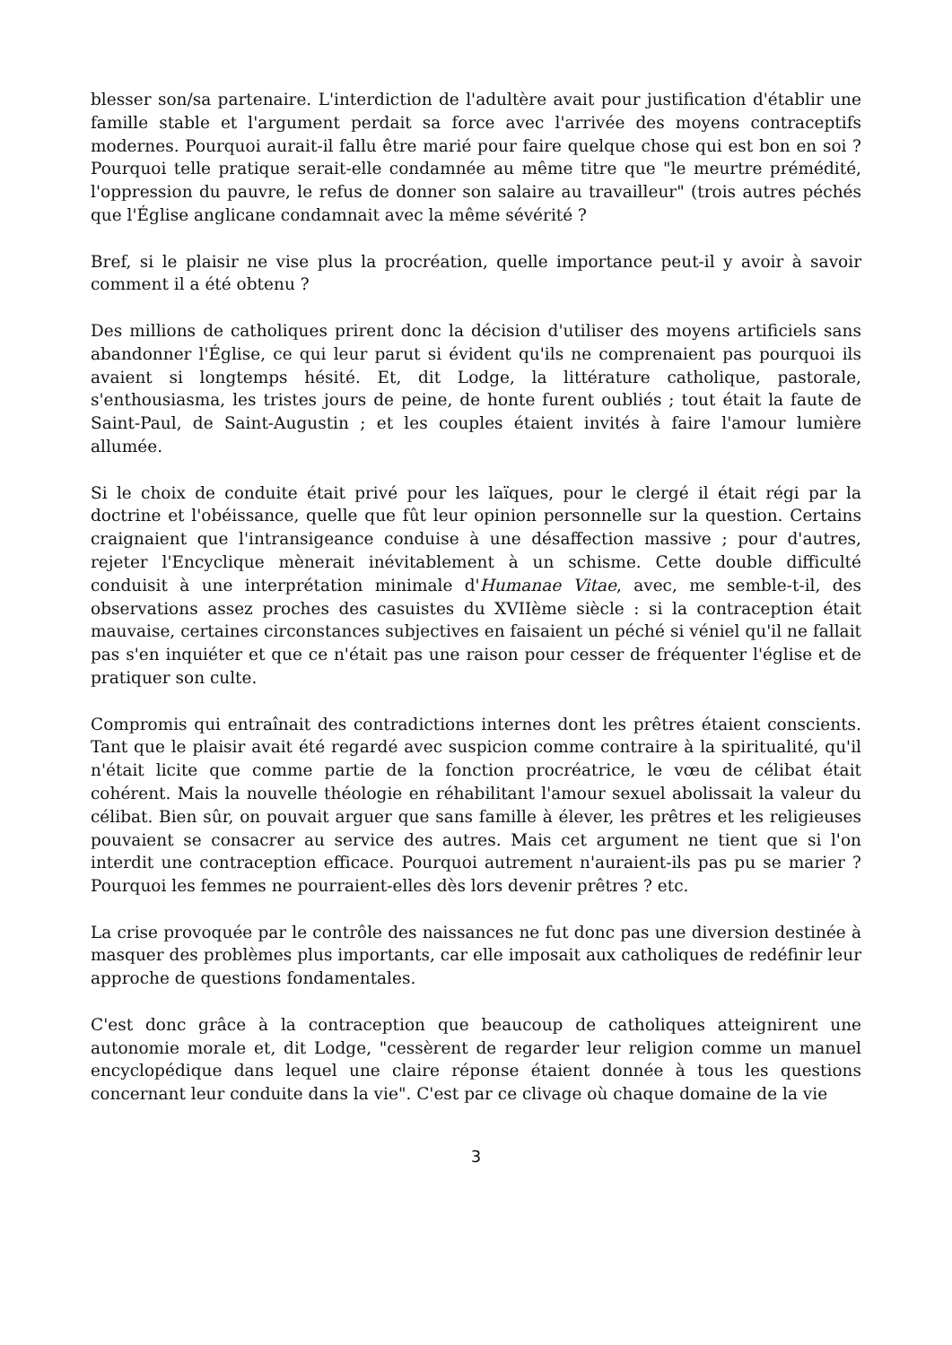blesser son/sa partenaire. L'interdiction de l'adultère avait pour justification d'établir une famille stable et l'argument perdait sa force avec l'arrivée des moyens contraceptifs modernes. Pourquoi aurait-il fallu être marié pour faire quelque chose qui est bon en soi ? Pourquoi telle pratique serait-elle condamnée au même titre que "le meurtre prémédité, l'oppression du pauvre, le refus de donner son salaire au travailleur" (trois autres péchés que l'Église anglicane condamnait avec la même sévérité ?
Bref, si le plaisir ne vise plus la procréation, quelle importance peut-il y avoir à savoir comment il a été obtenu ?
Des millions de catholiques prirent donc la décision d'utiliser des moyens artificiels sans abandonner l'Église, ce qui leur parut si évident qu'ils ne comprenaient pas pourquoi ils avaient si longtemps hésité. Et, dit Lodge, la littérature catholique, pastorale, s'enthousiasma, les tristes jours de peine, de honte furent oubliés ; tout était la faute de Saint-Paul, de Saint-Augustin ; et les couples étaient invités à faire l'amour lumière allumée.
Si le choix de conduite était privé pour les laïques, pour le clergé il était régi par la doctrine et l'obéissance, quelle que fût leur opinion personnelle sur la question. Certains craignaient que l'intransigeance conduise à une désaffection massive ; pour d'autres, rejeter l'Encyclique mènerait inévitablement à un schisme. Cette double difficulté conduisit à une interprétation minimale d'Humanae Vitae, avec, me semble-t-il, des observations assez proches des casuistes du XVIIème siècle : si la contraception était mauvaise, certaines circonstances subjectives en faisaient un péché si véniel qu'il ne fallait pas s'en inquiéter et que ce n'était pas une raison pour cesser de fréquenter l'église et de pratiquer son culte.
Compromis qui entraînait des contradictions internes dont les prêtres étaient conscients. Tant que le plaisir avait été regardé avec suspicion comme contraire à la spiritualité, qu'il n'était licite que comme partie de la fonction procréatrice, le vœu de célibat était cohérent. Mais la nouvelle théologie en réhabilitant l'amour sexuel abolissait la valeur du célibat. Bien sûr, on pouvait arguer que sans famille à élever, les prêtres et les religieuses pouvaient se consacrer au service des autres. Mais cet argument ne tient que si l'on interdit une contraception efficace. Pourquoi autrement n'auraient-ils pas pu se marier ? Pourquoi les femmes ne pourraient-elles dès lors devenir prêtres ? etc.
La crise provoquée par le contrôle des naissances ne fut donc pas une diversion destinée à masquer des problèmes plus importants, car elle imposait aux catholiques de redéfinir leur approche de questions fondamentales.
C'est donc grâce à la contraception que beaucoup de catholiques atteignirent une autonomie morale et, dit Lodge, "cessèrent de regarder leur religion comme un manuel encyclopédique dans lequel une claire réponse étaient donnée à tous les questions concernant leur conduite dans la vie". C'est par ce clivage où chaque domaine de la vie
3